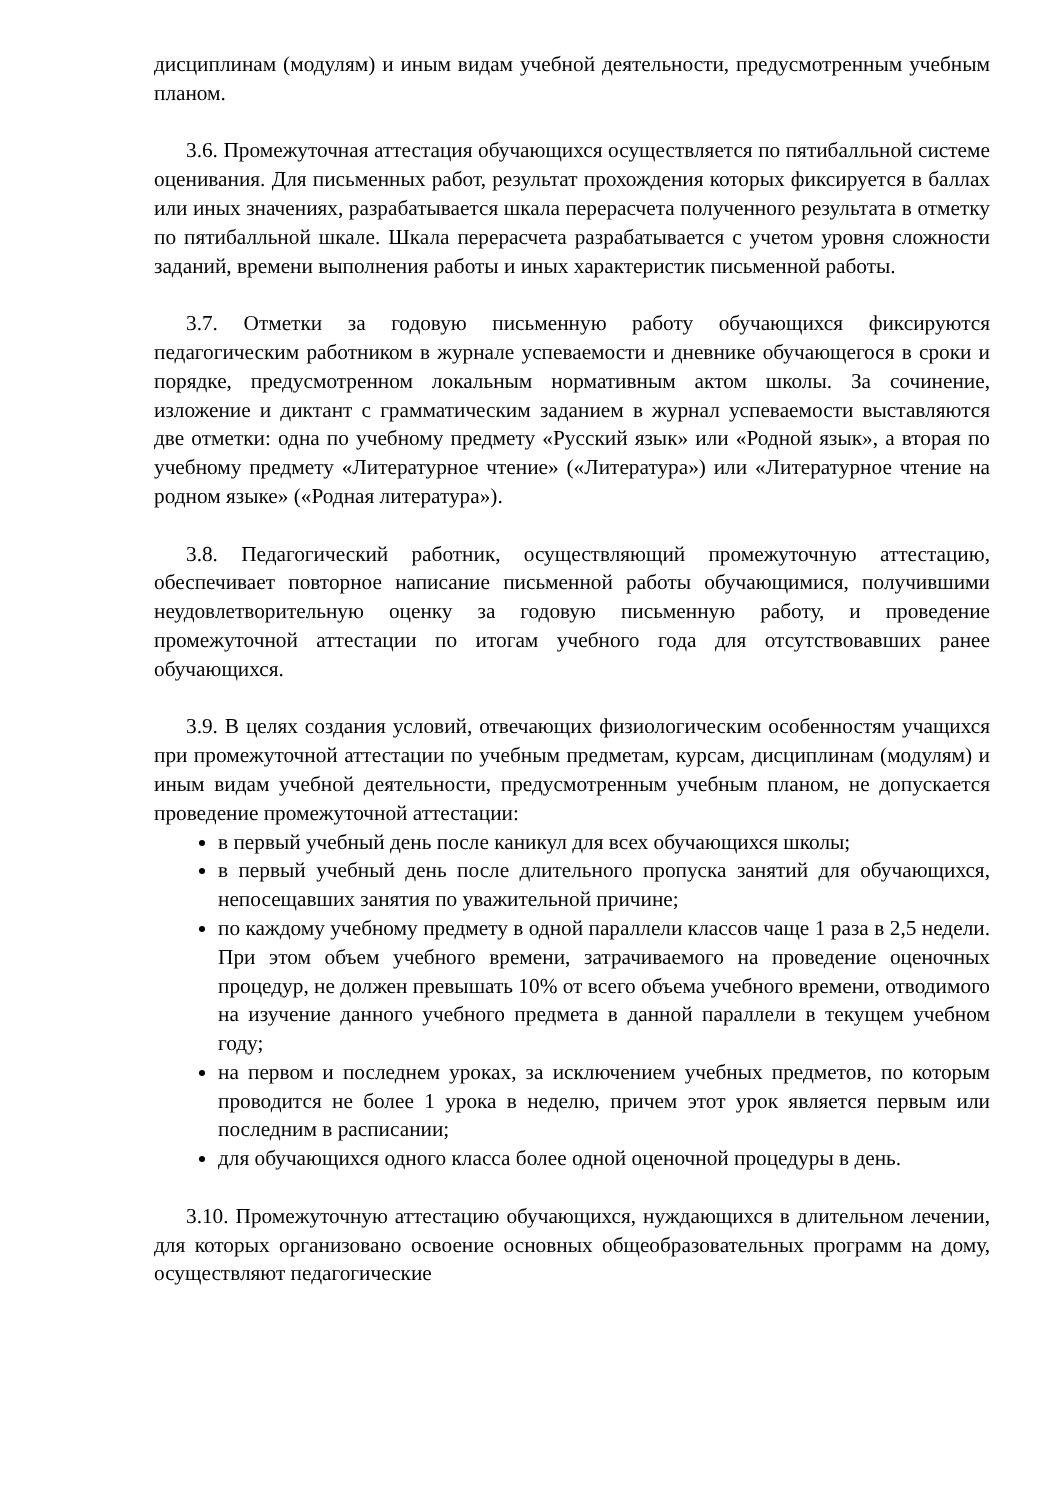дисциплинам (модулям) и иным видам учебной деятельности, предусмотренным учебным планом.
3.6. Промежуточная аттестация обучающихся осуществляется по пятибалльной системе оценивания. Для письменных работ, результат прохождения которых фиксируется в баллах или иных значениях, разрабатывается шкала перерасчета полученного результата в отметку по пятибалльной шкале. Шкала перерасчета разрабатывается с учетом уровня сложности заданий, времени выполнения работы и иных характеристик письменной работы.
3.7. Отметки за годовую письменную работу обучающихся фиксируются педагогическим работником в журнале успеваемости и дневнике обучающегося в сроки и порядке, предусмотренном локальным нормативным актом школы. За сочинение, изложение и диктант с грамматическим заданием в журнал успеваемости выставляются две отметки: одна по учебному предмету «Русский язык» или «Родной язык», а вторая по учебному предмету «Литературное чтение» («Литература») или «Литературное чтение на родном языке» («Родная литература»).
3.8. Педагогический работник, осуществляющий промежуточную аттестацию, обеспечивает повторное написание письменной работы обучающимися, получившими неудовлетворительную оценку за годовую письменную работу, и проведение промежуточной аттестации по итогам учебного года для отсутствовавших ранее обучающихся.
3.9. В целях создания условий, отвечающих физиологическим особенностям учащихся при промежуточной аттестации по учебным предметам, курсам, дисциплинам (модулям) и иным видам учебной деятельности, предусмотренным учебным планом, не допускается проведение промежуточной аттестации:
в первый учебный день после каникул для всех обучающихся школы;
в первый учебный день после длительного пропуска занятий для обучающихся, непосещавших занятия по уважительной причине;
по каждому учебному предмету в одной параллели классов чаще 1 раза в 2,5 недели. При этом объем учебного времени, затрачиваемого на проведение оценочных процедур, не должен превышать 10% от всего объема учебного времени, отводимого на изучение данного учебного предмета в данной параллели в текущем учебном году;
на первом и последнем уроках, за исключением учебных предметов, по которым проводится не более 1 урока в неделю, причем этот урок является первым или последним в расписании;
для обучающихся одного класса более одной оценочной процедуры в день.
3.10. Промежуточную аттестацию обучающихся, нуждающихся в длительном лечении, для которых организовано освоение основных общеобразовательных программ на дому, осуществляют педагогические